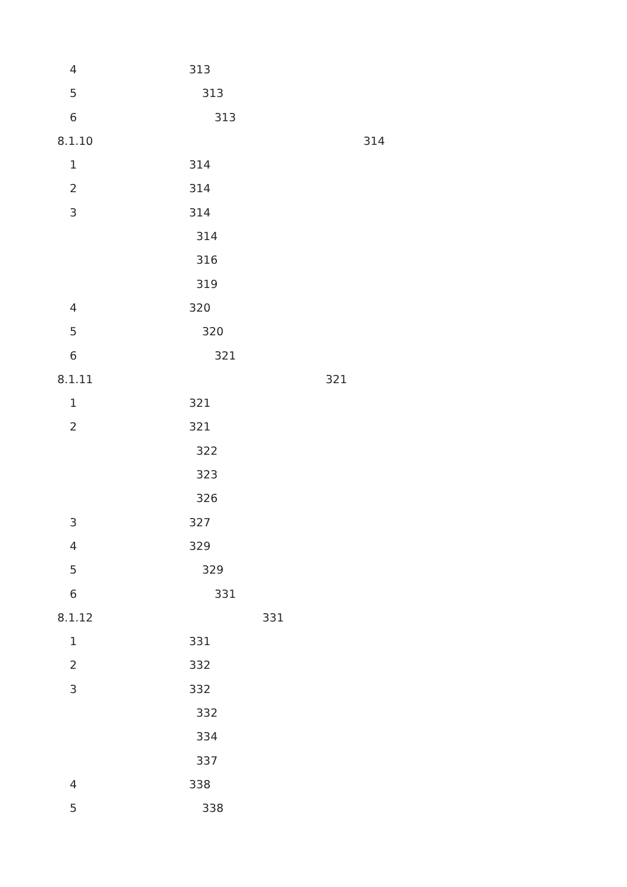4 313
5 313
6 313
8.1.10 314
1 314
2 314
3 314
314
316
319
4 320
5 320
6 321
8.1.11 321
1 321
2 321
322
323
326
3 327
4 329
5 329
6 331
8.1.12 331
1 331
2 332
3 332
332
334
337
4 338
5 338